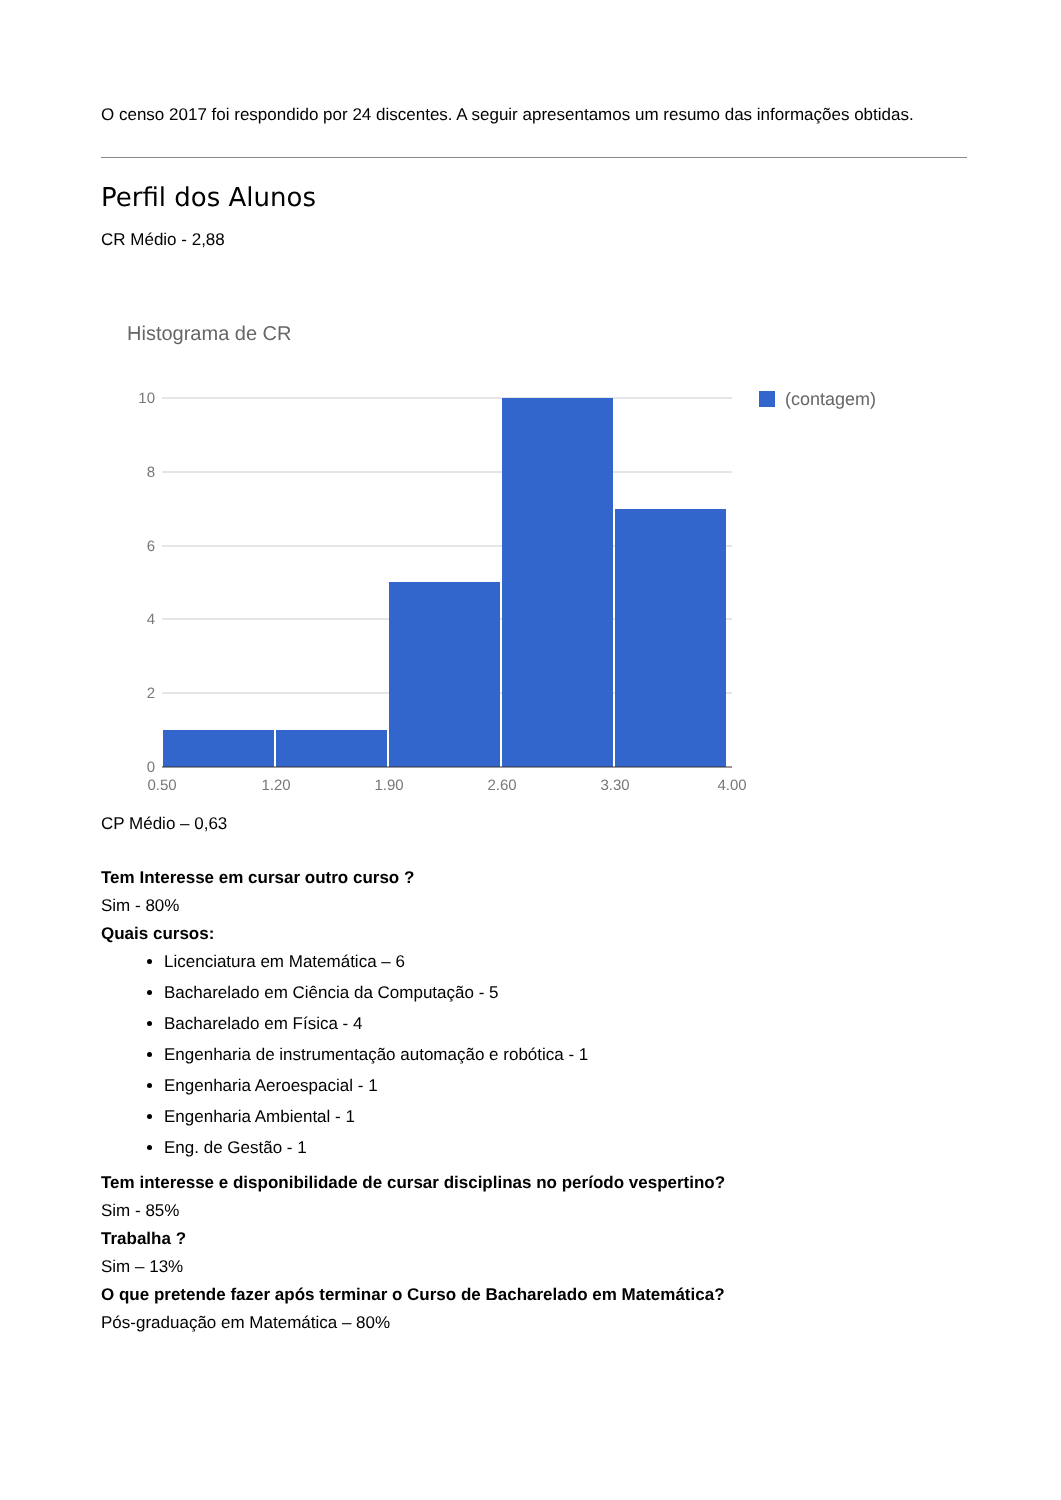O censo 2017 foi respondido por 24 discentes. A seguir apresentamos um resumo das informações obtidas.
Perfil dos Alunos
CR Médio - 2,88
Histograma de CR
10
8
6
4
2
0
0,50
1,20
1,90
2,60
3,30
4,00
(contagem)
CP Médio – 0,63
Tem Interesse em cursar outro curso ?
Sim - 80%
Quais cursos:
Licenciatura em Matemática – 6
Bacharelado em Ciência da Computação - 5
Bacharelado em Física - 4
Engenharia de instrumentação automação e robótica - 1
Engenharia Aeroespacial - 1
Engenharia Ambiental - 1
Eng. de Gestão - 1
Tem interesse e disponibilidade de cursar disciplinas no período vespertino?
Sim - 85%
Trabalha ?
Sim – 13%
O que pretende fazer após terminar o Curso de Bacharelado em Matemática?
Pós-graduação em Matemática – 80%